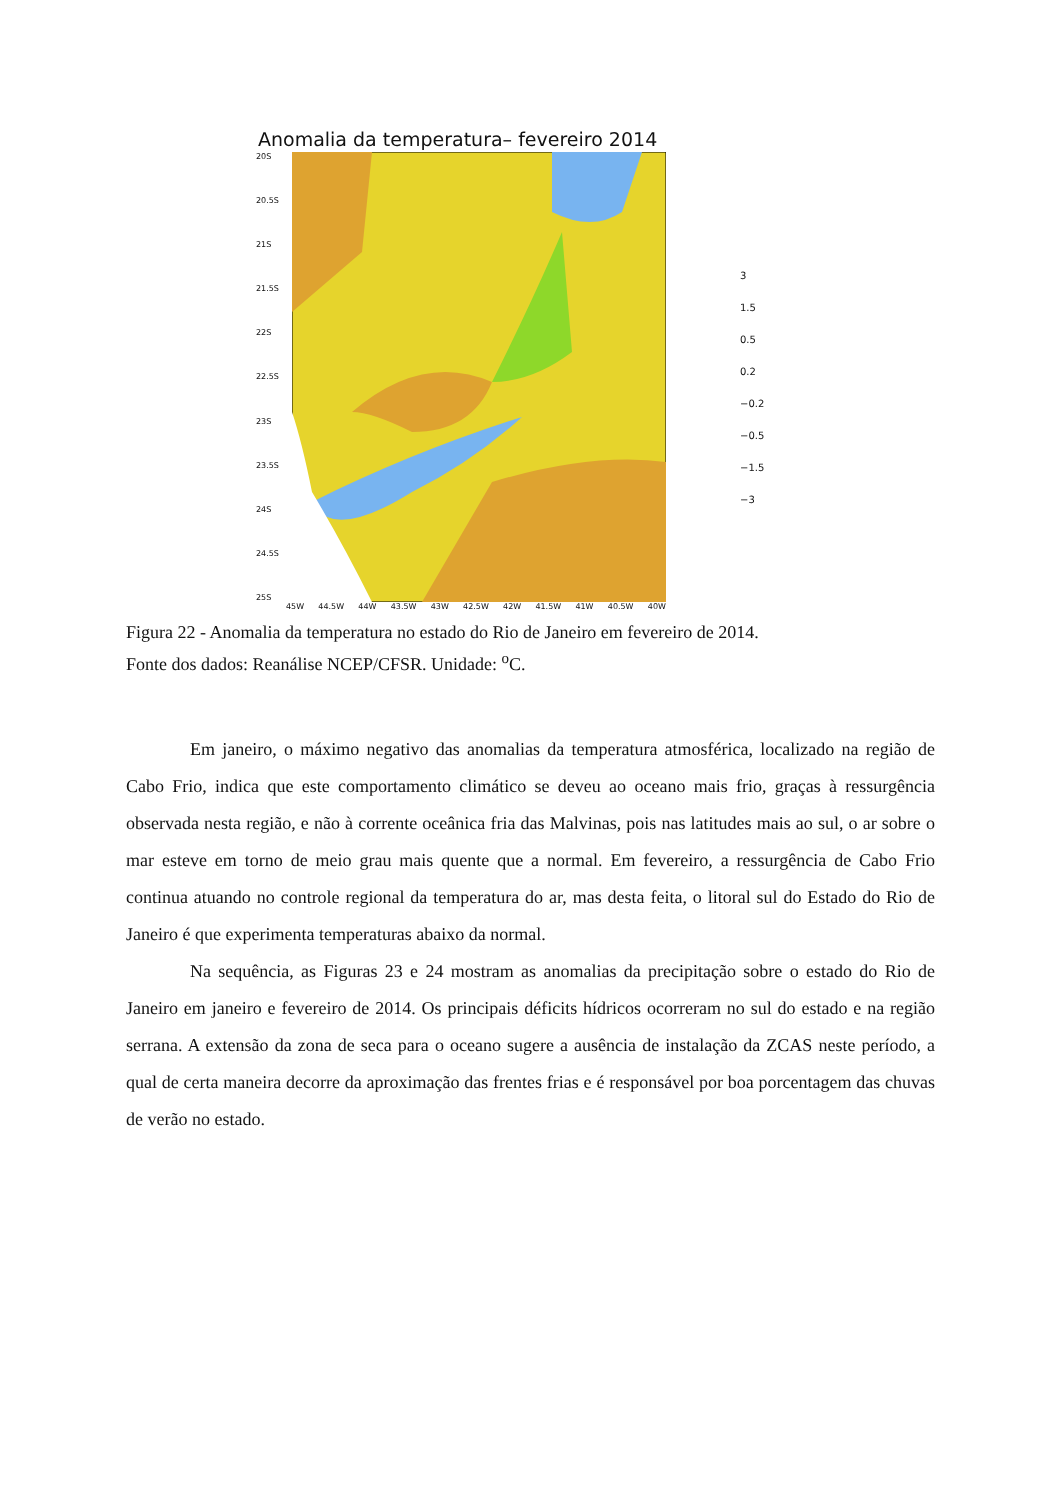Anomalia da temperatura– fevereiro 2014
20S
20.5S
21S
21.5S
22S
22.5S
23S
23.5S
24S
24.5S
25S
45W 44.5W 44W 43.5W 43W 42.5W 42W 41.5W 41W 40.5W 40W
3
1.5
0.5
0.2
−0.2
−0.5
−1.5
−3
Figura 22 - Anomalia da temperatura no estado do Rio de Janeiro em fevereiro de 2014.
Fonte dos dados: Reanálise NCEP/CFSR. Unidade: <sup>o</sup>C.
Em janeiro, o máximo negativo das anomalias da temperatura atmosférica, localizado na região de Cabo Frio, indica que este comportamento climático se deveu ao oceano mais frio, graças à ressurgência observada nesta região, e não à corrente oceânica fria das Malvinas, pois nas latitudes mais ao sul, o ar sobre o mar esteve em torno de meio grau mais quente que a normal. Em fevereiro, a ressurgência de Cabo Frio continua atuando no controle regional da temperatura do ar, mas desta feita, o litoral sul do Estado do Rio de Janeiro é que experimenta temperaturas abaixo da normal.
Na sequência, as Figuras 23 e 24 mostram as anomalias da precipitação sobre o estado do Rio de Janeiro em janeiro e fevereiro de 2014. Os principais déficits hídricos ocorreram no sul do estado e na região serrana. A extensão da zona de seca para o oceano sugere a ausência de instalação da ZCAS neste período, a qual de certa maneira decorre da aproximação das frentes frias e é responsável por boa porcentagem das chuvas de verão no estado.